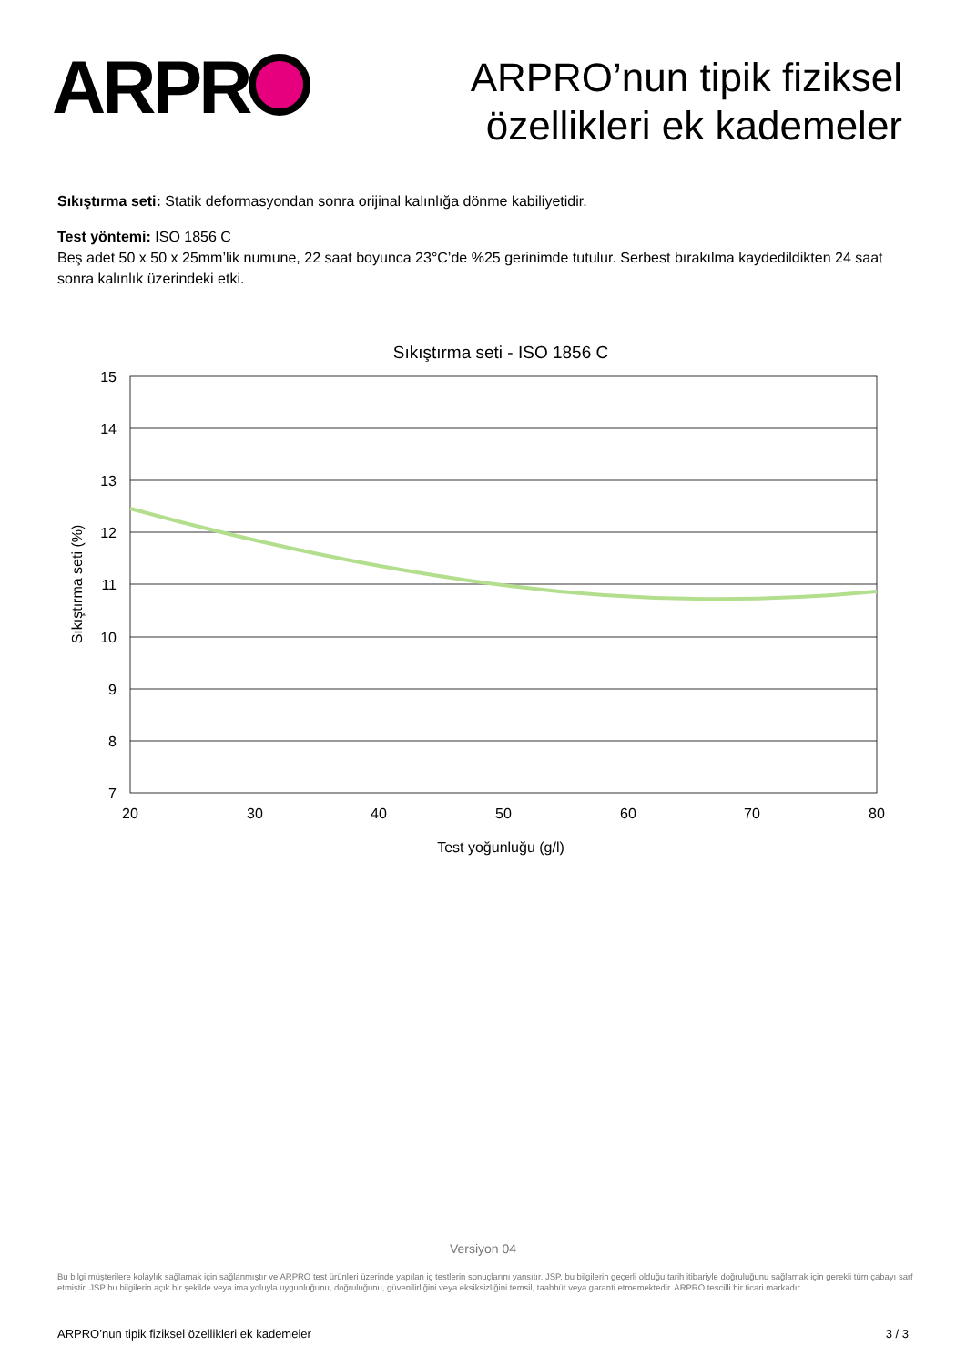ARPR
ARPRO’nun tipik fiziksel
özellikleri ek kademeler
Sıkıştırma seti: Statik deformasyondan sonra orijinal kalınlığa dönme kabiliyetidir.
Test yöntemi: ISO 1856 C
Beş adet 50 x 50 x 25mm’lik numune, 22 saat boyunca 23°C’de %25 gerinimde tutulur. Serbest bırakılma kaydedildikten 24 saat sonra kalınlık üzerindeki etki.
Sıkıştırma seti - ISO 1856 C
15
14
13
12
11
10
9
8
7
20
30
40
50
60
70
80
Test yoğunluğu (g/l)
Sıkıştırma seti (%)
Versiyon 04
Bu bilgi müşterilere kolaylık sağlamak için sağlanmıştır ve ARPRO test ürünleri üzerinde yapılan iç testlerin sonuçlarını yansıtır. JSP, bu bilgilerin geçerli olduğu tarih itibariyle doğruluğunu sağlamak için gerekli tüm çabayı sarf etmiştir, JSP bu bilgilerin açık bir şekilde veya ima yoluyla uygunluğunu, doğruluğunu, güvenilirliğini veya eksiksizliğini temsil, taahhüt veya garanti etmemektedir. ARPRO tescilli bir ticari markadır.
ARPRO’nun tipik fiziksel özellikleri ek kademeler 3 / 3